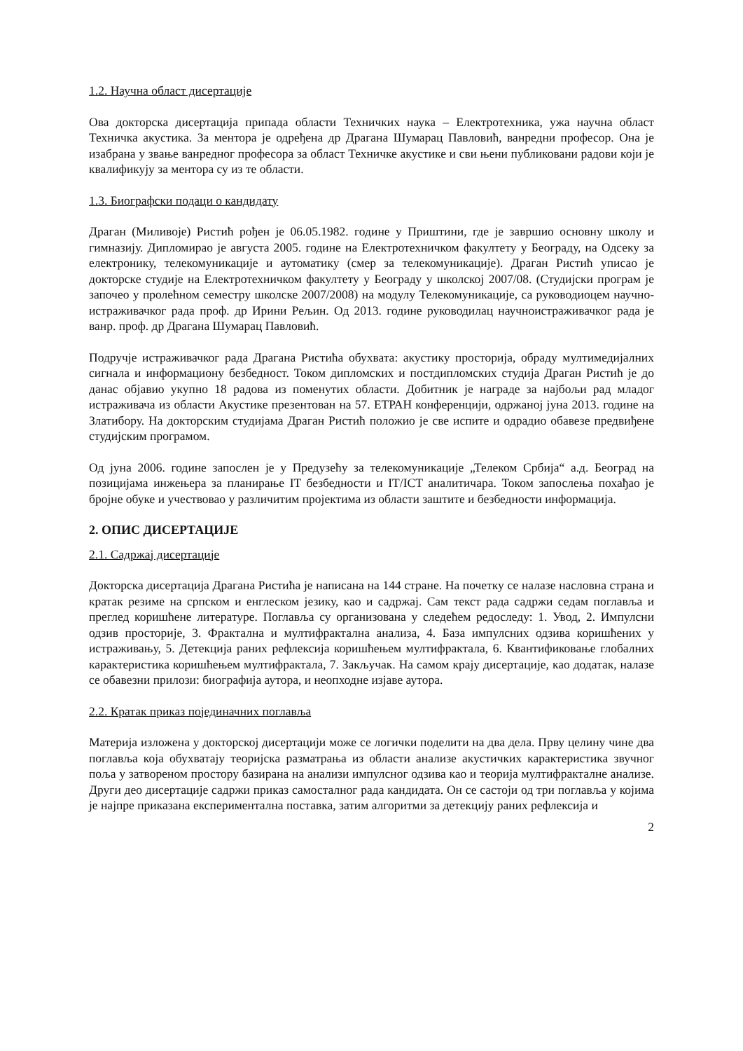1.2. Научна област дисертације
Ова докторска дисертација припада области Техничких наука – Електротехника, ужа научна област Техничка акустика. За ментора је одређена др Драгана Шумарац Павловић, ванредни професор. Она је изабрана у звање ванредног професора за област Техничке акустике и сви њени публиковани радови који је квалификују за ментора су из те области.
1.3. Биографски подаци о кандидату
Драган (Миливоје) Ристић рођен је 06.05.1982. године у Приштини, где је завршио основну школу и гимназију. Дипломирао је августа 2005. године на Електротехничком факултету у Београду, на Одсеку за електронику, телекомуникације и аутоматику (смер за телекомуникације). Драган Ристић уписао је докторске студије на Електротехничком факултету у Београду у школској 2007/08. (Студијски програм је започео у пролећном семестру школске 2007/2008) на модулу Телекомуникације, са руководиоцем научно-истраживачког рада проф. др Ирини Рељин. Од 2013. године руководилац научноистраживачког рада је ванр. проф. др Драгана Шумарац Павловић.
Подручје истраживачког рада Драгана Ристића обухвата: акустику просторија, обраду мултимедијалних сигнала и информациону безбедност. Током дипломских и постдипломских студија Драган Ристић је до данас објавио укупно 18 радова из поменутих области. Добитник је награде за најбољи рад младог истраживача из области Акустике презентован на 57. ЕТРАН конференцији, одржаној јуна 2013. године на Златибору. На докторским студијама Драган Ристић положио је све испите и одрадио обавезе предвиђене студијским програмом.
Од јуна 2006. године запослен је у Предузећу за телекомуникације „Телеком Србија“ а.д. Београд на позицијама инжењера за планирање IT безбедности и IT/ICT аналитичара. Током запослења похађао је бројне обуке и учествовао у различитим пројектима из области заштите и безбедности информација.
2. ОПИС ДИСЕРТАЦИЈЕ
2.1. Садржај дисертације
Докторска дисертација Драгана Ристића је написана на 144 стране. На почетку се налазе насловна страна и кратак резиме на српском и енглеском језику, као и садржај. Сам текст рада садржи седам поглавља и преглед коришћене литературе. Поглавља су организована у следећем редоследу: 1. Увод, 2. Импулсни одзив просторије, 3. Фрактална и мултифрактална анализа, 4. База импулсних одзива коришћених у истраживању, 5. Детекција раних рефлексија коришћењем мултифрактала, 6. Квантификовање глобалних карактеристика коришћењем мултифрактала, 7. Закључак. На самом крају дисертације, као додатак, налазе се обавезни прилози: биографија аутора, и неопходне изјаве аутора.
2.2. Кратак приказ појединачних поглавља
Материја изложена у докторској дисертацији може се логички поделити на два дела. Прву целину чине два поглавља која обухватају теоријска разматрања из области анализе акустичких карактеристика звучног поља у затвореном простору базирана на анализи импулсног одзива као и теорија мултифракталне анализе. Други део дисертације садржи приказ самосталног рада кандидата. Он се састоји од три поглавља у којима је најпре приказана експериментална поставка, затим алгоритми за детекцију раних рефлексија и
2